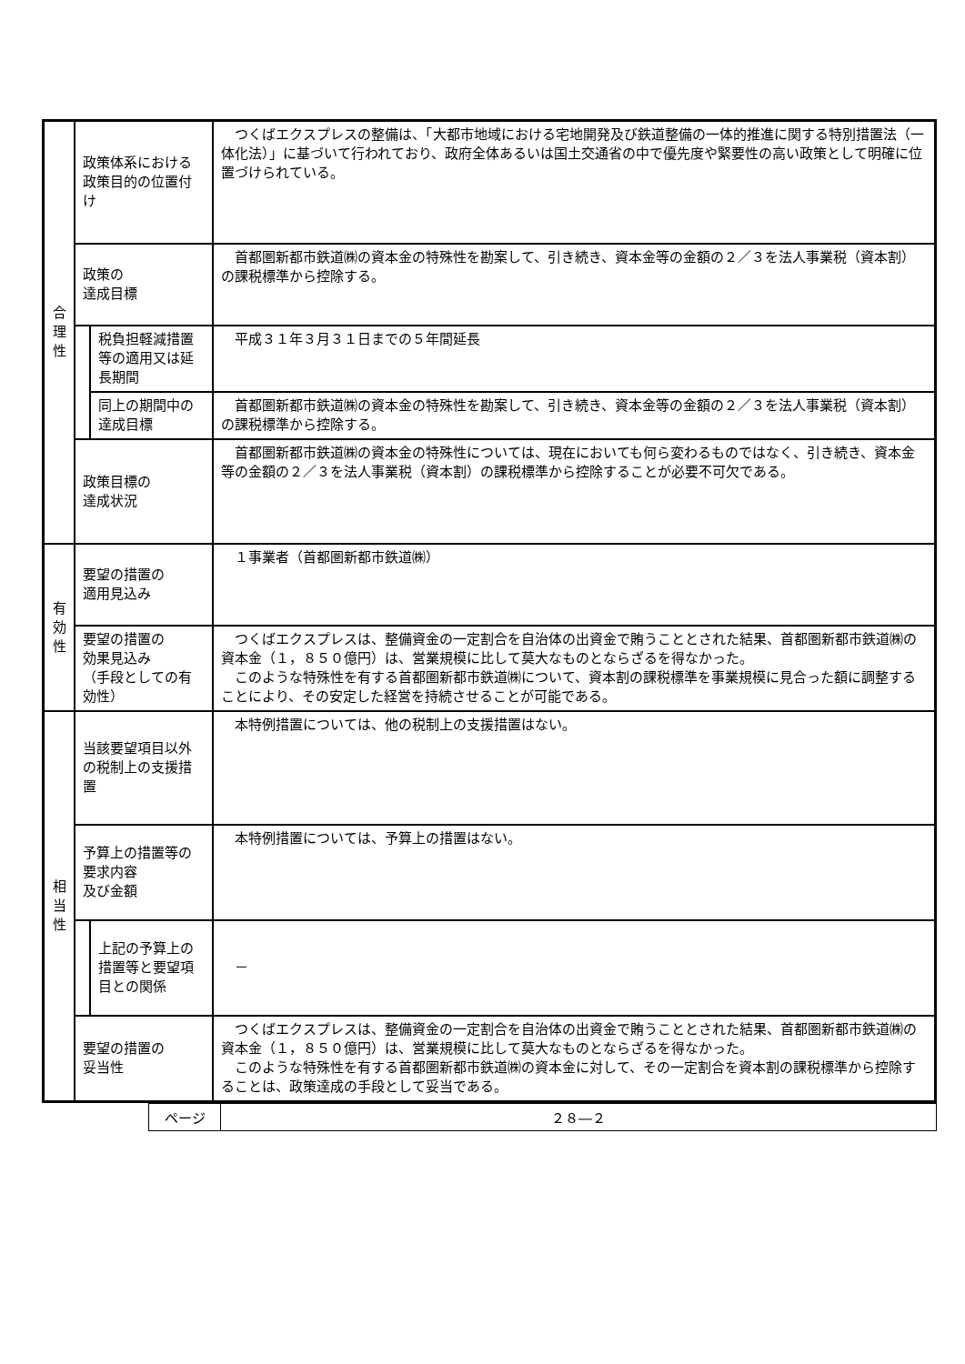| 合 理 性 | 政策体系における政策目的の位置付け | | つくばエクスプレスの整備は、「大都市地域における宅地開発及び鉄道整備の一体的推進に関する特別措置法（一体化法）」に基づいて行われており、政府全体あるいは国土交通省の中で優先度や緊要性の高い政策として明確に位置づけられている。 |
| | 政策の 達成目標 | | 首都圏新都市鉄道㈱の資本金の特殊性を勘案して、引き続き、資本金等の金額の２／３を法人事業税（資本割）の課税標準から控除する。 |
| | | 税負担軽減措置等の適用又は延長期間 | 平成３１年３月３１日までの５年間延長 |
| | | 同上の期間中の達成目標 | 首都圏新都市鉄道㈱の資本金の特殊性を勘案して、引き続き、資本金等の金額の２／３を法人事業税（資本割）の課税標準から控除する。 |
| | 政策目標の 達成状況 | | 首都圏新都市鉄道㈱の資本金の特殊性については、現在においても何ら変わるものではなく、引き続き、資本金等の金額の２／３を法人事業税（資本割）の課税標準から控除することが必要不可欠である。 |
| 有 効 性 | 要望の措置の 適用見込み | | １事業者（首都圏新都市鉄道㈱） |
| | 要望の措置の 効果見込み （手段としての有効性） | | つくばエクスプレスは、整備資金の一定割合を自治体の出資金で賄うこととされた結果、首都圏新都市鉄道㈱の資本金（１，８５０億円）は、営業規模に比して莫大なものとならざるを得なかった。 このような特殊性を有する首都圏新都市鉄道㈱について、資本割の課税標準を事業規模に見合った額に調整することにより、その安定した経営を持続させることが可能である。 |
| 相 当 性 | 当該要望項目以外の税制上の支援措置 | | 本特例措置については、他の税制上の支援措置はない。 |
| | 予算上の措置等の要求内容 及び金額 | | 本特例措置については、予算上の措置はない。 |
| | | 上記の予算上の措置等と要望項目との関係 | － |
| | 要望の措置の 妥当性 | | つくばエクスプレスは、整備資金の一定割合を自治体の出資金で賄うこととされた結果、首都圏新都市鉄道㈱の資本金（１，８５０億円）は、営業規模に比して莫大なものとならざるを得なかった。 このような特殊性を有する首都圏新都市鉄道㈱の資本金に対して、その一定割合を資本割の課税標準から控除することは、政策達成の手段として妥当である。 |
| ページ | ２８―２ |